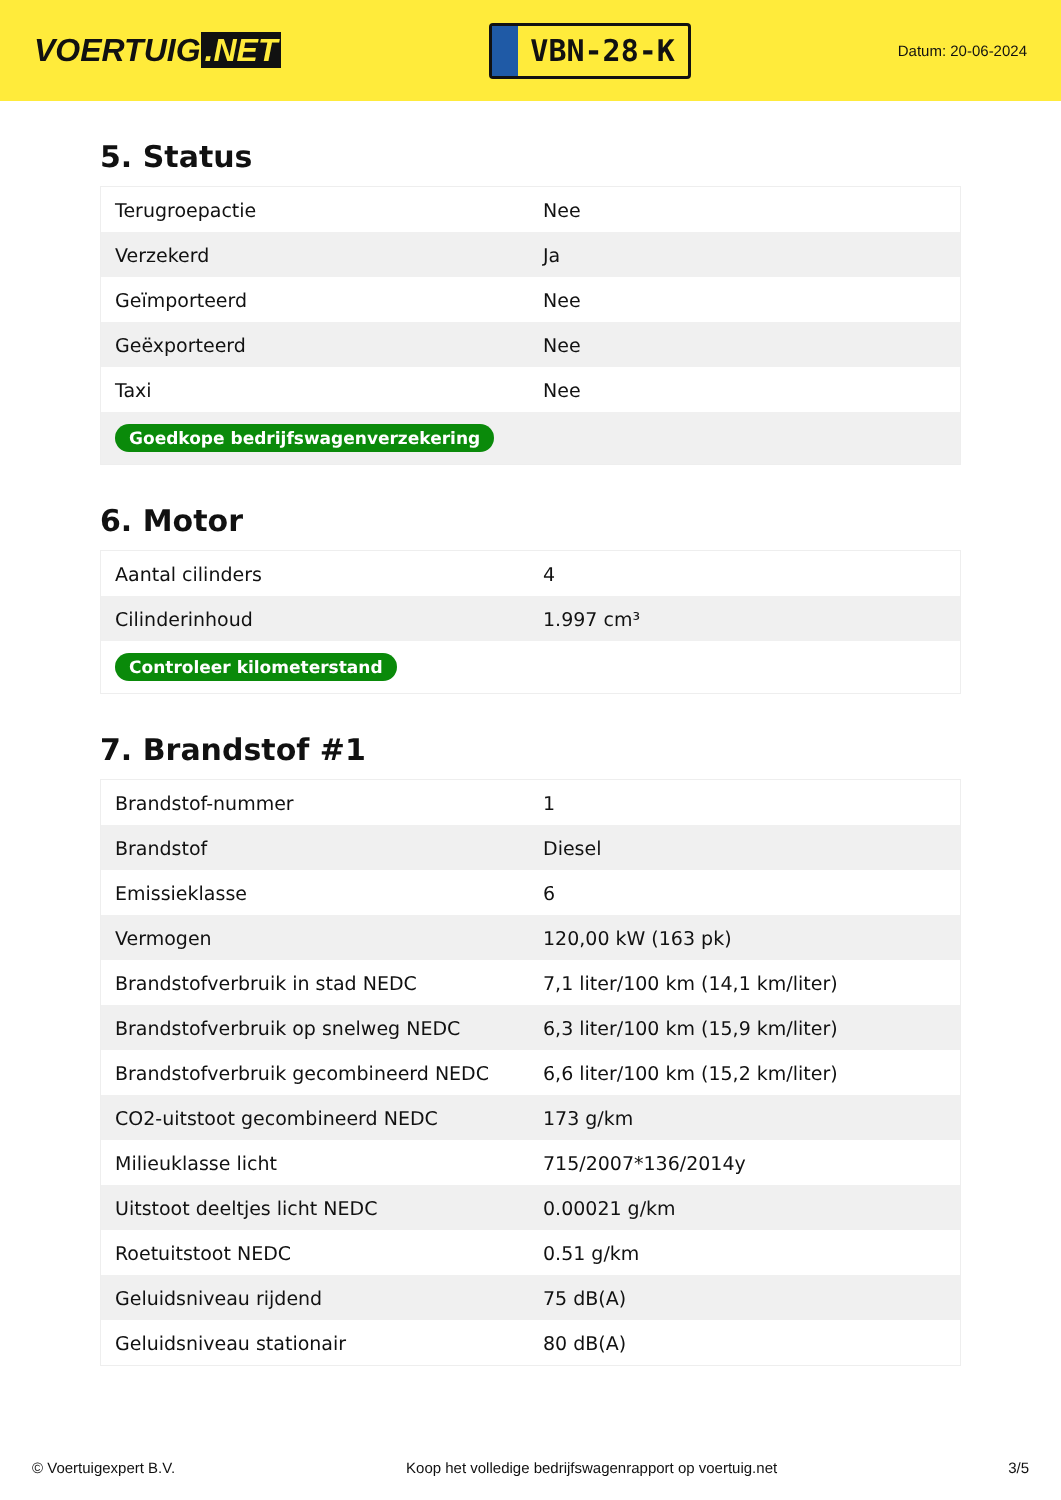VOERTUIG.NET
VBN-28-K
Datum: 20-06-2024
5. Status
| Terugroepactie | Nee |
| Verzekerd | Ja |
| Geïmporteerd | Nee |
| Geëxporteerd | Nee |
| Taxi | Nee |
| Goedkope bedrijfswagenverzekering | |
6. Motor
| Aantal cilinders | 4 |
| Cilinderinhoud | 1.997 cm³ |
| Controleer kilometerstand | |
7. Brandstof #1
| Brandstof-nummer | 1 |
| Brandstof | Diesel |
| Emissieklasse | 6 |
| Vermogen | 120,00 kW (163 pk) |
| Brandstofverbruik in stad NEDC | 7,1 liter/100 km (14,1 km/liter) |
| Brandstofverbruik op snelweg NEDC | 6,3 liter/100 km (15,9 km/liter) |
| Brandstofverbruik gecombineerd NEDC | 6,6 liter/100 km (15,2 km/liter) |
| CO2-uitstoot gecombineerd NEDC | 173 g/km |
| Milieuklasse licht | 715/2007*136/2014y |
| Uitstoot deeltjes licht NEDC | 0.00021 g/km |
| Roetuitstoot NEDC | 0.51 g/km |
| Geluidsniveau rijdend | 75 dB(A) |
| Geluidsniveau stationair | 80 dB(A) |
© Voertuigexpert B.V. Koop het volledige bedrijfswagenrapport op voertuig.net 3/5